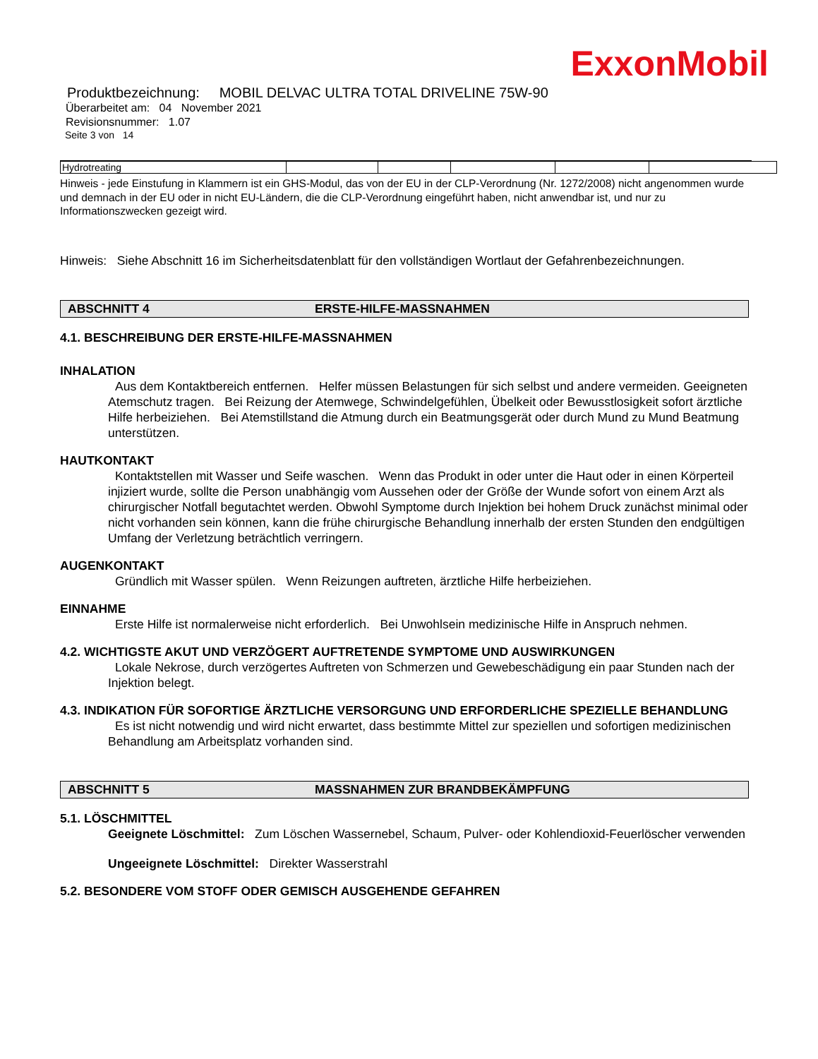ExxonMobil
Produktbezeichnung: MOBIL DELVAC ULTRA TOTAL DRIVELINE 75W-90
Überarbeitet am: 04 November 2021
Revisionsnummer: 1.07
Seite 3 von 14
| Hydrotreating | | | | | |
Hinweis - jede Einstufung in Klammern ist ein GHS-Modul, das von der EU in der CLP-Verordnung (Nr. 1272/2008) nicht angenommen wurde und demnach in der EU oder in nicht EU-Ländern, die die CLP-Verordnung eingeführt haben, nicht anwendbar ist, und nur zu Informationszwecken gezeigt wird.
Hinweis: Siehe Abschnitt 16 im Sicherheitsdatenblatt für den vollständigen Wortlaut der Gefahrenbezeichnungen.
ABSCHNITT 4 ERSTE-HILFE-MASSNAHMEN
4.1. BESCHREIBUNG DER ERSTE-HILFE-MASSNAHMEN
INHALATION
Aus dem Kontaktbereich entfernen. Helfer müssen Belastungen für sich selbst und andere vermeiden. Geeigneten Atemschutz tragen. Bei Reizung der Atemwege, Schwindelgefühlen, Übelkeit oder Bewusstlosigkeit sofort ärztliche Hilfe herbeiziehen. Bei Atemstillstand die Atmung durch ein Beatmungsgerät oder durch Mund zu Mund Beatmung unterstützen.
HAUTKONTAKT
Kontaktstellen mit Wasser und Seife waschen. Wenn das Produkt in oder unter die Haut oder in einen Körperteil injiziert wurde, sollte die Person unabhängig vom Aussehen oder der Größe der Wunde sofort von einem Arzt als chirurgischer Notfall begutachtet werden. Obwohl Symptome durch Injektion bei hohem Druck zunächst minimal oder nicht vorhanden sein können, kann die frühe chirurgische Behandlung innerhalb der ersten Stunden den endgültigen Umfang der Verletzung beträchtlich verringern.
AUGENKONTAKT
Gründlich mit Wasser spülen. Wenn Reizungen auftreten, ärztliche Hilfe herbeiziehen.
EINNAHME
Erste Hilfe ist normalerweise nicht erforderlich. Bei Unwohlsein medizinische Hilfe in Anspruch nehmen.
4.2. WICHTIGSTE AKUT UND VERZÖGERT AUFTRETENDE SYMPTOME UND AUSWIRKUNGEN
Lokale Nekrose, durch verzögertes Auftreten von Schmerzen und Gewebeschädigung ein paar Stunden nach der Injektion belegt.
4.3. INDIKATION FÜR SOFORTIGE ÄRZTLICHE VERSORGUNG UND ERFORDERLICHE SPEZIELLE BEHANDLUNG
Es ist nicht notwendig und wird nicht erwartet, dass bestimmte Mittel zur speziellen und sofortigen medizinischen Behandlung am Arbeitsplatz vorhanden sind.
ABSCHNITT 5 MASSNAHMEN ZUR BRANDBEKÄMPFUNG
5.1. LÖSCHMITTEL
Geeignete Löschmittel: Zum Löschen Wassernebel, Schaum, Pulver- oder Kohlendioxid-Feuerlöscher verwenden
Ungeeignete Löschmittel: Direkter Wasserstrahl
5.2. BESONDERE VOM STOFF ODER GEMISCH AUSGEHENDE GEFAHREN